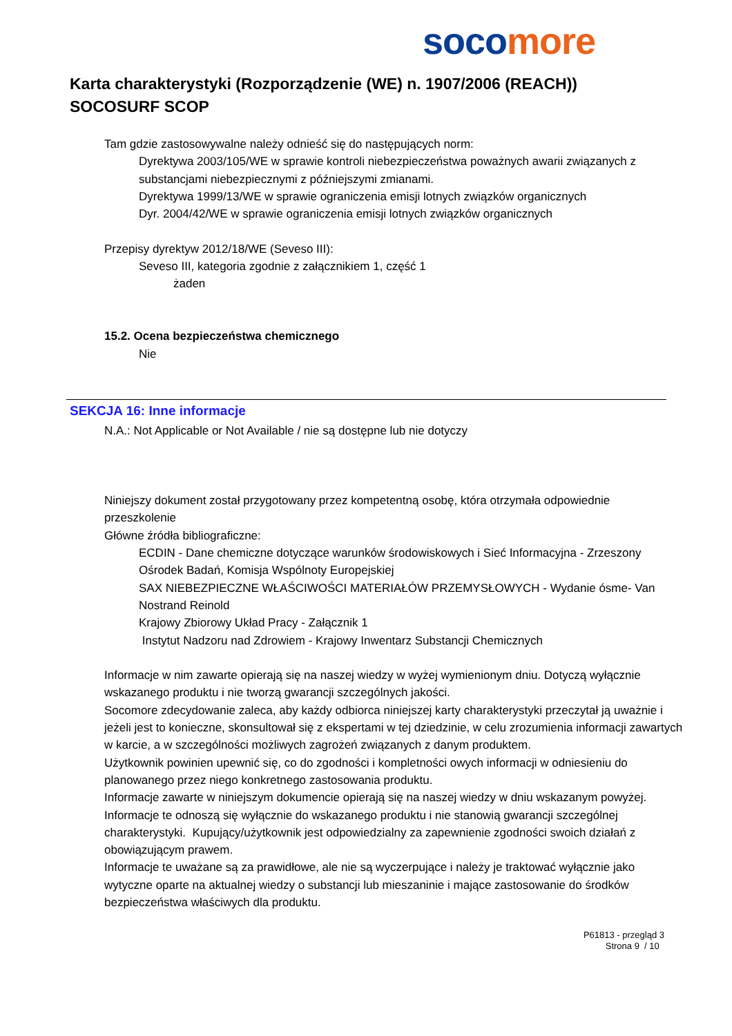soco more
Karta charakterystyki (Rozporządzenie (WE) n. 1907/2006 (REACH))
SOCOSURF SCOP
Tam gdzie zastosowywalne należy odnieść się do następujących norm:
Dyrektywa 2003/105/WE w sprawie kontroli niebezpieczeństwa poważnych awarii związanych z substancjami niebezpiecznymi z późniejszymi zmianami.
Dyrektywa 1999/13/WE w sprawie ograniczenia emisji lotnych związków organicznych
Dyr. 2004/42/WE w sprawie ograniczenia emisji lotnych związków organicznych
Przepisy dyrektyw 2012/18/WE (Seveso III):
Seveso III, kategoria zgodnie z załącznikiem 1, część 1
żaden
15.2. Ocena bezpieczeństwa chemicznego
Nie
SEKCJA 16: Inne informacje
N.A.: Not Applicable or Not Available / nie są dostępne lub nie dotyczy
Niniejszy dokument został przygotowany przez kompetentną osobę, która otrzymała odpowiednie przeszkolenie
Główne źródła bibliograficzne:
ECDIN - Dane chemiczne dotyczące warunków środowiskowych i Sieć Informacyjna - Zrzeszony Ośrodek Badań, Komisja Wspólnoty Europejskiej
SAX NIEBEZPIECZNE WŁAŚCIWOŚCI MATERIAŁÓW PRZEMYSŁOWYCH - Wydanie ósme- Van Nostrand Reinold
Krajowy Zbiorowy Układ Pracy - Załącznik 1
Instytut Nadzoru nad Zdrowiem - Krajowy Inwentarz Substancji Chemicznych
Informacje w nim zawarte opierają się na naszej wiedzy w wyżej wymienionym dniu. Dotyczą wyłącznie wskazanego produktu i nie tworzą gwarancji szczególnych jakości.
Socomore zdecydowanie zaleca, aby każdy odbiorca niniejszej karty charakterystyki przeczytał ją uważnie i jeżeli jest to konieczne, skonsultował się z ekspertami w tej dziedzinie, w celu zrozumienia informacji zawartych w karcie, a w szczególności możliwych zagrożeń związanych z danym produktem.
Użytkownik powinien upewnić się, co do zgodności i kompletności owych informacji w odniesieniu do planowanego przez niego konkretnego zastosowania produktu.
Informacje zawarte w niniejszym dokumencie opierają się na naszej wiedzy w dniu wskazanym powyżej. Informacje te odnoszą się wyłącznie do wskazanego produktu i nie stanowią gwarancji szczególnej charakterystyki. Kupujący/użytkownik jest odpowiedzialny za zapewnienie zgodności swoich działań z obowiązującym prawem.
Informacje te uważane są za prawidłowe, ale nie są wyczerpujące i należy je traktować wyłącznie jako wytyczne oparte na aktualnej wiedzy o substancji lub mieszaninie i mające zastosowanie do środków bezpieczeństwa właściwych dla produktu.
P61813 - przegląd 3
Strona 9 / 10